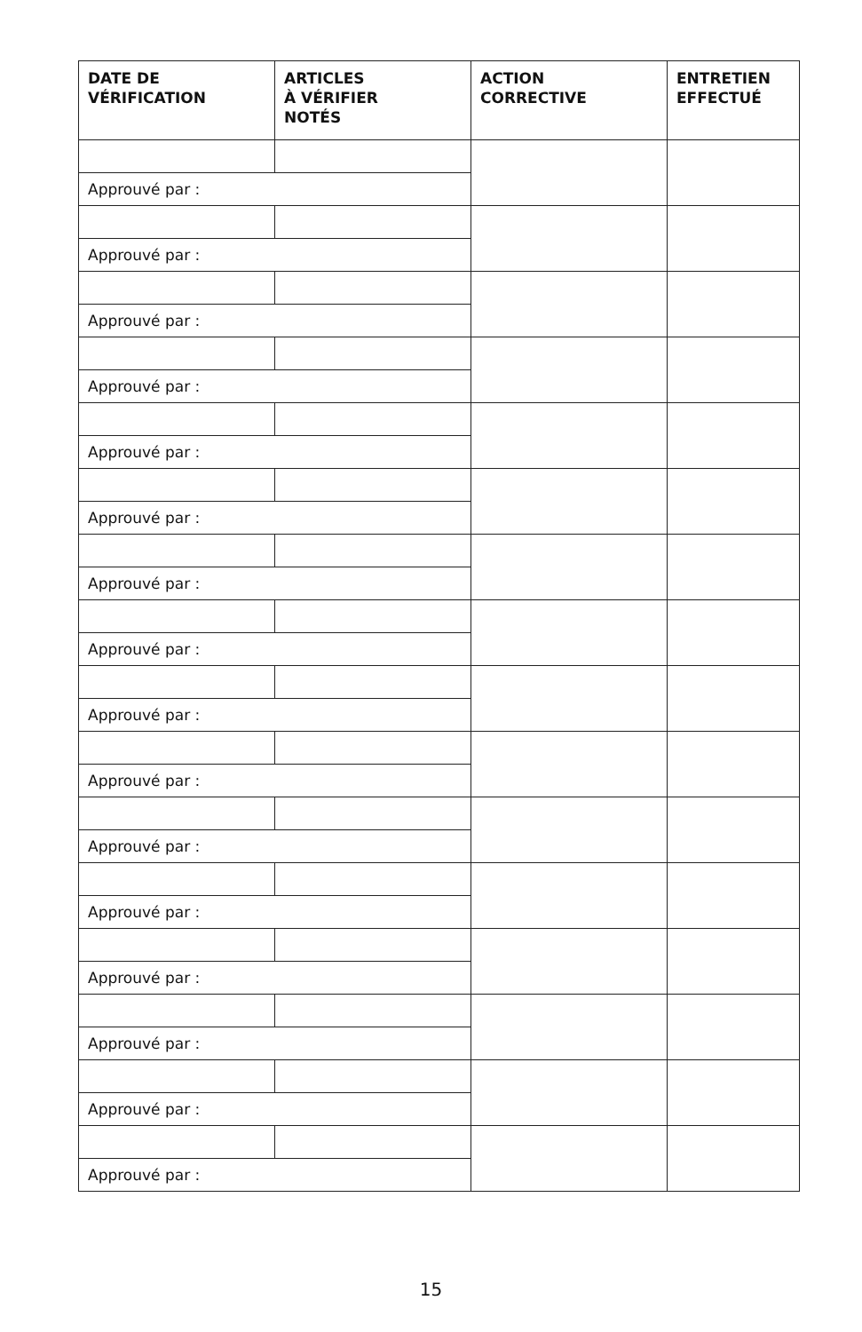| DATE DE VÉRIFICATION | ARTICLES À VÉRIFIER NOTÉS | ACTION CORRECTIVE | ENTRETIEN EFFECTUÉ |
| --- | --- | --- | --- |
| Approuvé par : | | | |
| Approuvé par : | | | |
| Approuvé par : | | | |
| Approuvé par : | | | |
| Approuvé par : | | | |
| Approuvé par : | | | |
| Approuvé par : | | | |
| Approuvé par : | | | |
| Approuvé par : | | | |
| Approuvé par : | | | |
| Approuvé par : | | | |
| Approuvé par : | | | |
| Approuvé par : | | | |
| Approuvé par : | | | |
| Approuvé par : | | | |
| Approuvé par : | | | |
15